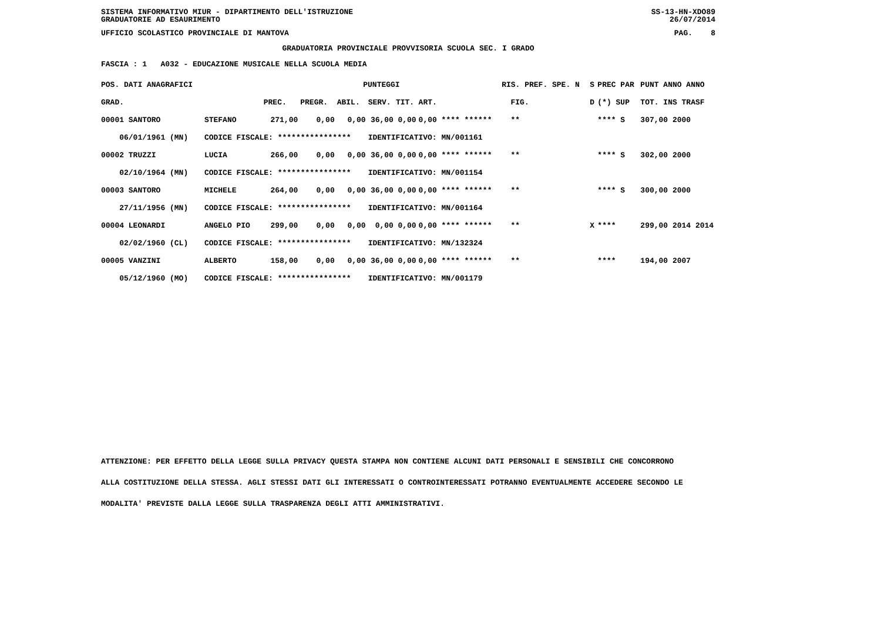SISTEMA INFORMATIVO MIUR - DIPARTIMENTO DELL'ISTRUZIONE
GRADUATORIE AD ESAURIMENTO SS-13-HN-XDO89
26/07/2014
UFFICIO SCOLASTICO PROVINCIALE DI MANTOVA PAG. 8
GRADUATORIA PROVINCIALE PROVVISORIA SCUOLA SEC. I GRADO
FASCIA : 1 A032 - EDUCAZIONE MUSICALE NELLA SCUOLA MEDIA
| POS. DATI ANAGRAFICI | | PUNTEGGI | | | | | | RIS. PREF. SPE. N | | S | PREC PAR | PUNT ANNO ANNO |
| --- | --- | --- | --- | --- | --- | --- | --- | --- | --- | --- | --- | --- |
| GRAD. | | PREC. | PREGR. | ABIL. | SERV. | TIT. | ART. | | FIG. | D | (*) SUP | TOT. INS TRASF |
| 00001 SANTORO | STEFANO | 271,00 | 0,00 | 0,00 | 36,00 | 0,00 | 0,00 **** ****** | | ** | | **** S | 307,00 2000 |
| 06/01/1961 (MN) | CODICE FISCALE: **************** | | | | IDENTIFICATIVO: MN/001161 | | | | | | | |
| 00002 TRUZZI | LUCIA | 266,00 | 0,00 | 0,00 | 36,00 | 0,00 | 0,00 **** ****** | | ** | | **** S | 302,00 2000 |
| 02/10/1964 (MN) | CODICE FISCALE: **************** | | | | IDENTIFICATIVO: MN/001154 | | | | | | | |
| 00003 SANTORO | MICHELE | 264,00 | 0,00 | 0,00 | 36,00 | 0,00 | 0,00 **** ****** | | ** | | **** S | 300,00 2000 |
| 27/11/1956 (MN) | CODICE FISCALE: **************** | | | | IDENTIFICATIVO: MN/001164 | | | | | | | |
| 00004 LEONARDI | ANGELO PIO | 299,00 | 0,00 | 0,00 | 0,00 | 0,00 | 0,00 **** ****** | | ** | X | **** | 299,00 2014 2014 |
| 02/02/1960 (CL) | CODICE FISCALE: **************** | | | | IDENTIFICATIVO: MN/132324 | | | | | | | |
| 00005 VANZINI | ALBERTO | 158,00 | 0,00 | 0,00 | 36,00 | 0,00 | 0,00 **** ****** | | ** | | **** | 194,00 2007 |
| 05/12/1960 (MO) | CODICE FISCALE: **************** | | | | IDENTIFICATIVO: MN/001179 | | | | | | | |
ATTENZIONE: PER EFFETTO DELLA LEGGE SULLA PRIVACY QUESTA STAMPA NON CONTIENE ALCUNI DATI PERSONALI E SENSIBILI CHE CONCORRONO
ALLA COSTITUZIONE DELLA STESSA. AGLI STESSI DATI GLI INTERESSATI O CONTROINTERESSATI POTRANNO EVENTUALMENTE ACCEDERE SECONDO LE
MODALITA' PREVISTE DALLA LEGGE SULLA TRASPARENZA DEGLI ATTI AMMINISTRATIVI.